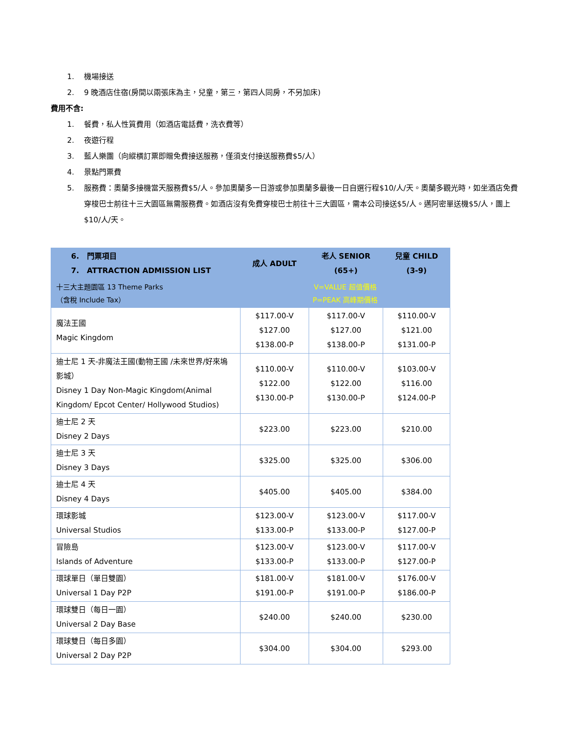1. 機場接送
2. 9 晚酒店住宿(房間以兩張床為主，兒童，第三，第四人同房，不另加床)
費用不含:
1. 餐費，私人性質費用（如酒店電話費，洗衣費等）
2. 夜遊行程
3. 藍人樂團（向縱橫訂票即贈免費接送服務，僅須支付接送服務費$5/人）
4. 景點門票費
5. 服務費：奧蘭多接機當天服務費$5/人。參加奧蘭多一日游或參加奧蘭多最後一日自選行程$10/人/天。奧蘭多觀光時，如坐酒店免費穿梭巴士前往十三大園區無需服務費。如酒店沒有免費穿梭巴士前往十三大園區，需本公司接送$5/人。邁阿密單送機$5/人，團上$10/人/天。
| 6. 門票項目 7. ATTRACTION ADMISSION LIST | 成人 ADULT | 老人 SENIOR (65+) | 兒童 CHILD (3-9) |
| --- | --- | --- | --- |
| 十三大主題園區 13 Theme Parks （含稅 Include Tax） | V=VALUE 超值價格 P=PEAK 高峰期價格 | | |
| 魔法王國 Magic Kingdom | $117.00-V $127.00 $138.00-P | $117.00-V $127.00 $138.00-P | $110.00-V $121.00 $131.00-P |
| 迪士尼 1 天-非魔法王國(動物王國 /未來世界/好來塢影城） Disney 1 Day Non-Magic Kingdom(Animal Kingdom/ Epcot Center/ Hollywood Studios) | $110.00-V $122.00 $130.00-P | $110.00-V $122.00 $130.00-P | $103.00-V $116.00 $124.00-P |
| 迪士尼 2 天 Disney 2 Days | $223.00 | $223.00 | $210.00 |
| 迪士尼 3 天 Disney 3 Days | $325.00 | $325.00 | $306.00 |
| 迪士尼 4 天 Disney 4 Days | $405.00 | $405.00 | $384.00 |
| 環球影城 Universal Studios | $123.00-V $133.00-P | $123.00-V $133.00-P | $117.00-V $127.00-P |
| 冒險島 Islands of Adventure | $123.00-V $133.00-P | $123.00-V $133.00-P | $117.00-V $127.00-P |
| 環球單日（單日雙園） Universal 1 Day P2P | $181.00-V $191.00-P | $181.00-V $191.00-P | $176.00-V $186.00-P |
| 環球雙日（每日一園） Universal 2 Day Base | $240.00 | $240.00 | $230.00 |
| 環球雙日（每日多園） Universal 2 Day P2P | $304.00 | $304.00 | $293.00 |